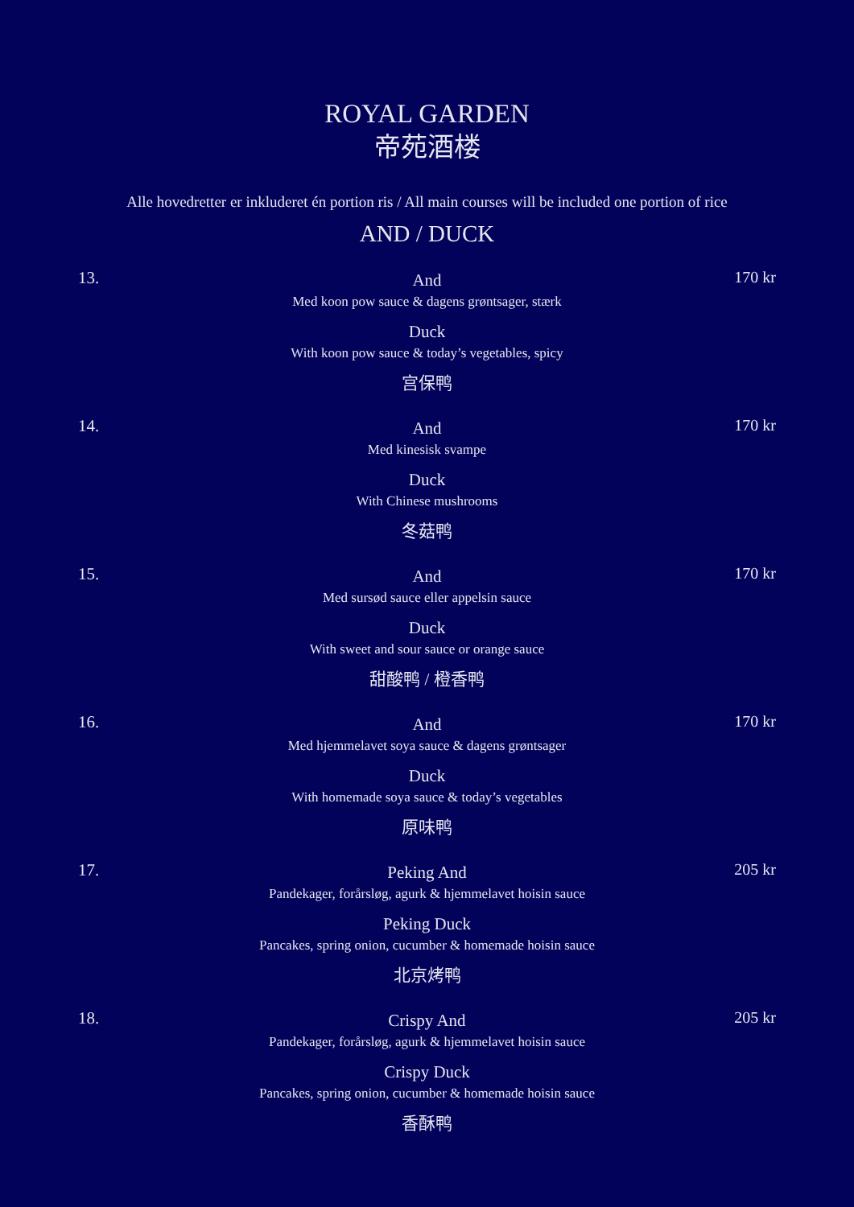ROYAL GARDEN
帝苑酒楼
Alle hovedretter er inkluderet én portion ris / All main courses will be included one portion of rice
AND / DUCK
13.
And
Med koon pow sauce & dagens grøntsager, stærk
Duck
With koon pow sauce & today’s vegetables, spicy
宫保鸭
170 kr
14.
And
Med kinesisk svampe
Duck
With Chinese mushrooms
冬菇鸭
170 kr
15.
And
Med sursød sauce eller appelsin sauce
Duck
With sweet and sour sauce or orange sauce
甜酸鸭 / 橙香鸭
170 kr
16.
And
Med hjemmelavet soya sauce & dagens grøntsager
Duck
With homemade soya sauce & today’s vegetables
原味鸭
170 kr
17.
Peking And
Pandekager, forårsløg, agurk & hjemmelavet hoisin sauce
Peking Duck
Pancakes, spring onion, cucumber & homemade hoisin sauce
北京烤鸭
205 kr
18.
Crispy And
Pandekager, forårsløg, agurk & hjemmelavet hoisin sauce
Crispy Duck
Pancakes, spring onion, cucumber & homemade hoisin sauce
香酥鸭
205 kr